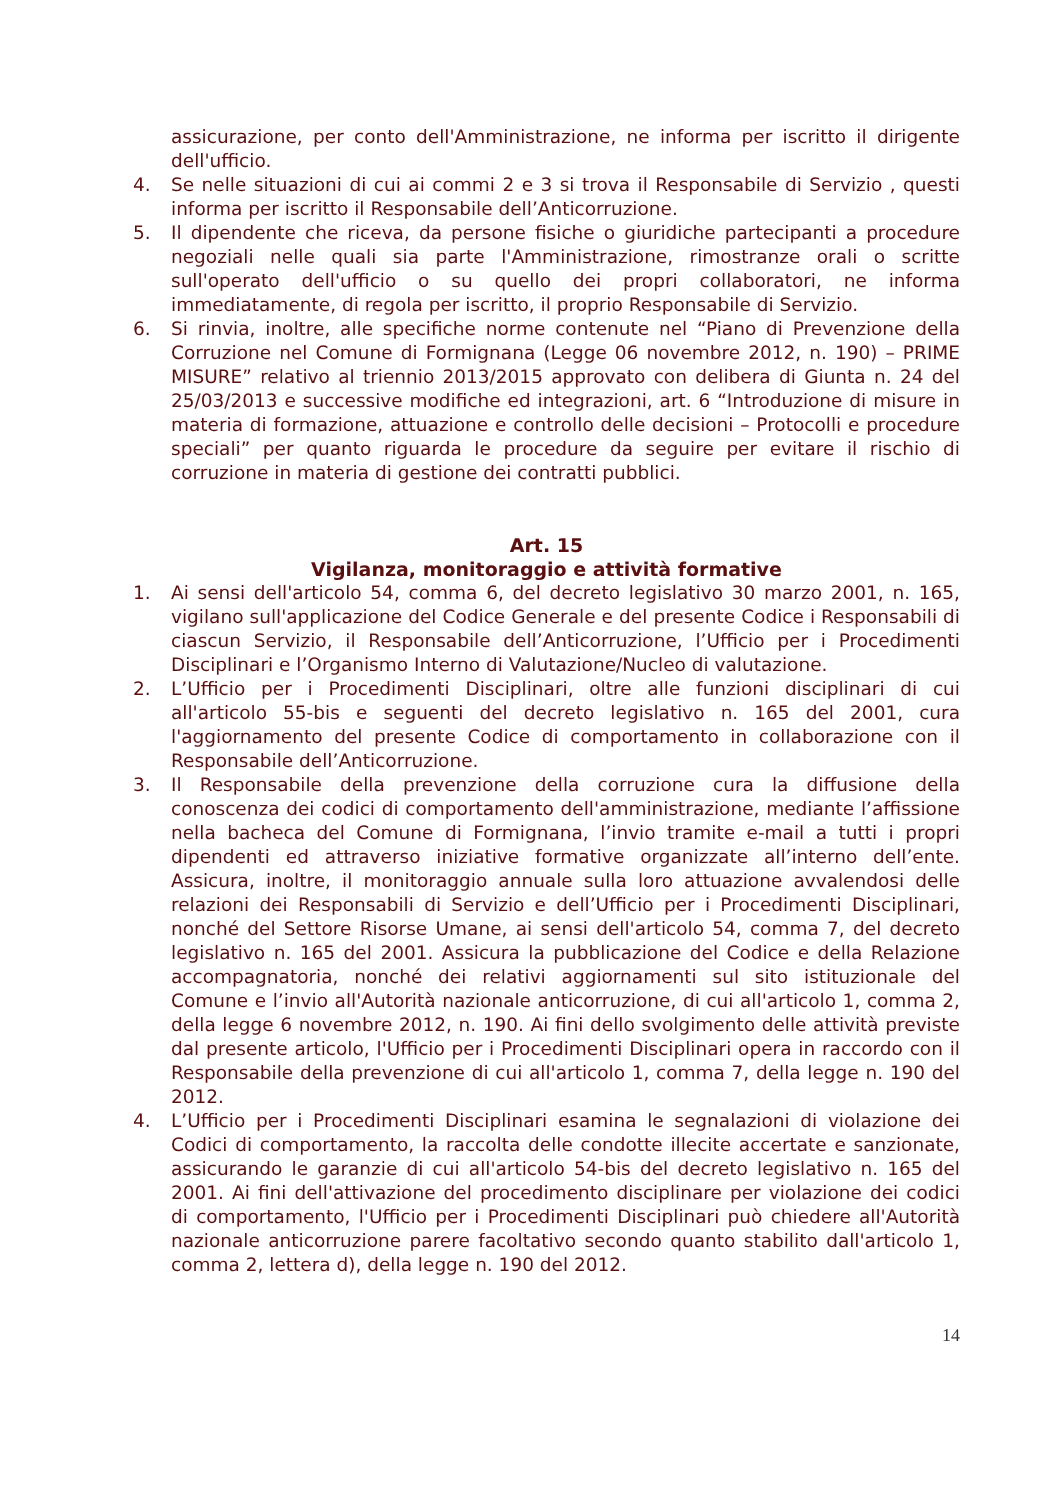assicurazione, per conto dell'Amministrazione, ne informa per iscritto il dirigente dell'ufficio.
4. Se nelle situazioni di cui ai commi 2 e 3 si trova il Responsabile di Servizio , questi informa per iscritto il Responsabile dell’Anticorruzione.
5. Il dipendente che riceva, da persone fisiche o giuridiche partecipanti a procedure negoziali nelle quali sia parte l'Amministrazione, rimostranze orali o scritte sull'operato dell'ufficio o su quello dei propri collaboratori, ne informa immediatamente, di regola per iscritto, il proprio Responsabile di Servizio.
6. Si rinvia, inoltre, alle specifiche norme contenute nel “Piano di Prevenzione della Corruzione nel Comune di Formignana (Legge 06 novembre 2012, n. 190) – PRIME MISURE” relativo al triennio 2013/2015 approvato con delibera di Giunta n. 24 del 25/03/2013 e successive modifiche ed integrazioni, art. 6 “Introduzione di misure in materia di formazione, attuazione e controllo delle decisioni – Protocolli e procedure speciali” per quanto riguarda le procedure da seguire per evitare il rischio di corruzione in materia di gestione dei contratti pubblici.
Art. 15
Vigilanza, monitoraggio e attività formative
1. Ai sensi dell'articolo 54, comma 6, del decreto legislativo 30 marzo 2001, n. 165, vigilano sull'applicazione del Codice Generale e del presente Codice i Responsabili di ciascun Servizio, il Responsabile dell’Anticorruzione, l’Ufficio per i Procedimenti Disciplinari e l’Organismo Interno di Valutazione/Nucleo di valutazione.
2. L’Ufficio per i Procedimenti Disciplinari, oltre alle funzioni disciplinari di cui all'articolo 55-bis e seguenti del decreto legislativo n. 165 del 2001, cura l'aggiornamento del presente Codice di comportamento in collaborazione con il Responsabile dell’Anticorruzione.
3. Il Responsabile della prevenzione della corruzione cura la diffusione della conoscenza dei codici di comportamento dell'amministrazione, mediante l’affissione nella bacheca del Comune di Formignana, l’invio tramite e-mail a tutti i propri dipendenti ed attraverso iniziative formative organizzate all’interno dell’ente. Assicura, inoltre, il monitoraggio annuale sulla loro attuazione avvalendosi delle relazioni dei Responsabili di Servizio e dell’Ufficio per i Procedimenti Disciplinari, nonché del Settore Risorse Umane, ai sensi dell'articolo 54, comma 7, del decreto legislativo n. 165 del 2001. Assicura la pubblicazione del Codice e della Relazione accompagnatoria, nonché dei relativi aggiornamenti sul sito istituzionale del Comune e l’invio all'Autorità nazionale anticorruzione, di cui all'articolo 1, comma 2, della legge 6 novembre 2012, n. 190. Ai fini dello svolgimento delle attività previste dal presente articolo, l'Ufficio per i Procedimenti Disciplinari opera in raccordo con il Responsabile della prevenzione di cui all'articolo 1, comma 7, della legge n. 190 del 2012.
4. L’Ufficio per i Procedimenti Disciplinari esamina le segnalazioni di violazione dei Codici di comportamento, la raccolta delle condotte illecite accertate e sanzionate, assicurando le garanzie di cui all'articolo 54-bis del decreto legislativo n. 165 del 2001. Ai fini dell'attivazione del procedimento disciplinare per violazione dei codici di comportamento, l'Ufficio per i Procedimenti Disciplinari può chiedere all'Autorità nazionale anticorruzione parere facoltativo secondo quanto stabilito dall'articolo 1, comma 2, lettera d), della legge n. 190 del 2012.
14